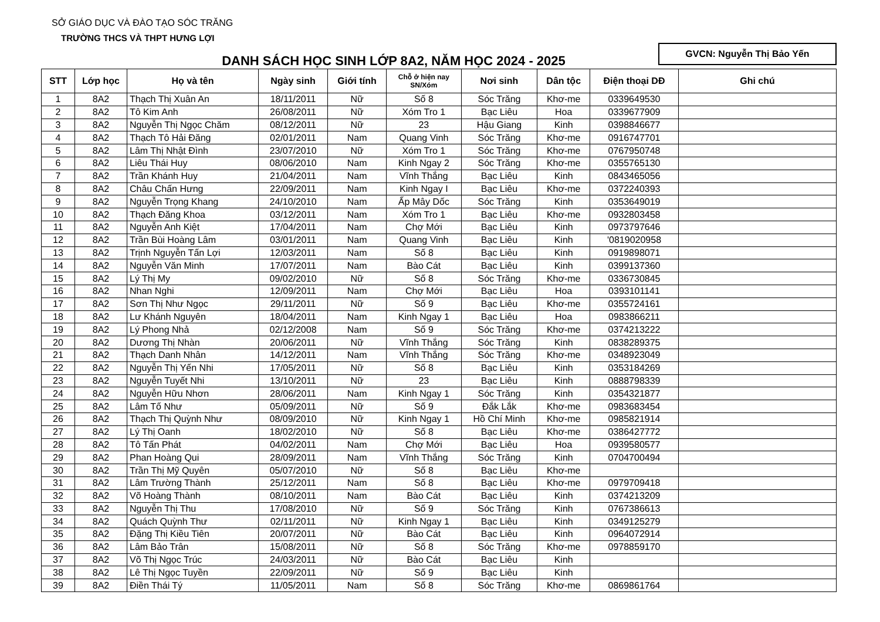SỞ GIÁO DỤC VÀ ĐÀO TẠO SÓC TRĂNG
TRƯỜNG THCS VÀ THPT HƯNG LỢI
DANH SÁCH HỌC SINH LỚP 8A2, NĂM HỌC 2024 - 2025
GVCN: Nguyễn Thị Bảo Yến
| STT | Lớp học | Họ và tên | Ngày sinh | Giới tính | Chỗ ở hiện nay SN/Xóm | Nơi sinh | Dân tộc | Điện thoại DĐ | Ghi chú |
| --- | --- | --- | --- | --- | --- | --- | --- | --- | --- |
| 1 | 8A2 | Thạch Thị Xuân An | 18/11/2011 | Nữ | Số 8 | Sóc Trăng | Khơ-me | 0339649530 | |
| 2 | 8A2 | Tô Kim Anh | 26/08/2011 | Nữ | Xóm Tro 1 | Bạc Liêu | Hoa | 0339677909 | |
| 3 | 8A2 | Nguyễn Thị Ngọc Chăm | 08/12/2011 | Nữ | 23 | Hậu Giang | Kinh | 0398846677 | |
| 4 | 8A2 | Thạch Tô Hải Đăng | 02/01/2011 | Nam | Quang Vinh | Sóc Trăng | Khơ-me | 0916747701 | |
| 5 | 8A2 | Lâm Thị Nhật Đình | 23/07/2010 | Nữ | Xóm Tro 1 | Sóc Trăng | Khơ-me | 0767950748 | |
| 6 | 8A2 | Liêu Thái Huy | 08/06/2010 | Nam | Kinh Ngay 2 | Sóc Trăng | Khơ-me | 0355765130 | |
| 7 | 8A2 | Trần Khánh Huy | 21/04/2011 | Nam | Vĩnh Thắng | Bạc Liêu | Kinh | 0843465056 | |
| 8 | 8A2 | Châu Chấn Hưng | 22/09/2011 | Nam | Kinh Ngay I | Bạc Liêu | Khơ-me | 0372240393 | |
| 9 | 8A2 | Nguyễn Trọng Khang | 24/10/2010 | Nam | Ấp Mây Dốc | Sóc Trăng | Kinh | 0353649019 | |
| 10 | 8A2 | Thạch Đăng Khoa | 03/12/2011 | Nam | Xóm Tro 1 | Bạc Liêu | Khơ-me | 0932803458 | |
| 11 | 8A2 | Nguyễn Anh Kiệt | 17/04/2011 | Nam | Chợ Mới | Bạc Liêu | Kinh | 0973797646 | |
| 12 | 8A2 | Trần Bùi Hoàng Lâm | 03/01/2011 | Nam | Quang Vinh | Bạc Liêu | Kinh | '0819020958 | |
| 13 | 8A2 | Trịnh Nguyễn Tấn Lợi | 12/03/2011 | Nam | Số 8 | Bạc Liêu | Kinh | 0919898071 | |
| 14 | 8A2 | Nguyễn Văn Minh | 17/07/2011 | Nam | Bào Cát | Bạc Liêu | Kinh | 0399137360 | |
| 15 | 8A2 | Lý Thị My | 09/02/2010 | Nữ | Số 8 | Sóc Trăng | Khơ-me | 0336730845 | |
| 16 | 8A2 | Nhan Nghi | 12/09/2011 | Nam | Chợ Mới | Bạc Liêu | Hoa | 0393101141 | |
| 17 | 8A2 | Sơn Thị Như Ngọc | 29/11/2011 | Nữ | Số 9 | Bạc Liêu | Khơ-me | 0355724161 | |
| 18 | 8A2 | Lư Khánh Nguyên | 18/04/2011 | Nam | Kinh Ngay 1 | Bạc Liêu | Hoa | 0983866211 | |
| 19 | 8A2 | Lý Phong Nhả | 02/12/2008 | Nam | Số 9 | Sóc Trăng | Khơ-me | 0374213222 | |
| 20 | 8A2 | Dương Thị Nhàn | 20/06/2011 | Nữ | Vĩnh Thắng | Sóc Trăng | Kinh | 0838289375 | |
| 21 | 8A2 | Thạch Danh Nhân | 14/12/2011 | Nam | Vĩnh Thắng | Sóc Trăng | Khơ-me | 0348923049 | |
| 22 | 8A2 | Nguyễn Thị Yến Nhi | 17/05/2011 | Nữ | Số 8 | Bạc Liêu | Kinh | 0353184269 | |
| 23 | 8A2 | Nguyễn Tuyết Nhi | 13/10/2011 | Nữ | 23 | Bạc Liêu | Kinh | 0888798339 | |
| 24 | 8A2 | Nguyễn Hữu Nhơn | 28/06/2011 | Nam | Kinh Ngay 1 | Sóc Trăng | Kinh | 0354321877 | |
| 25 | 8A2 | Lâm Tố Như | 05/09/2011 | Nữ | Số 9 | Đắk Lắk | Khơ-me | 0983683454 | |
| 26 | 8A2 | Thạch Thị Quỳnh Như | 08/09/2010 | Nữ | Kinh Ngay 1 | Hồ Chí Minh | Khơ-me | 0985821914 | |
| 27 | 8A2 | Lý Thị Oanh | 18/02/2010 | Nữ | Số 8 | Bạc Liêu | Khơ-me | 0386427772 | |
| 28 | 8A2 | Tô Tấn Phát | 04/02/2011 | Nam | Chợ Mới | Bạc Liêu | Hoa | 0939580577 | |
| 29 | 8A2 | Phan Hoàng Qui | 28/09/2011 | Nam | Vĩnh Thắng | Sóc Trăng | Kinh | 0704700494 | |
| 30 | 8A2 | Trần Thị Mỹ Quyên | 05/07/2010 | Nữ | Số 8 | Bạc Liêu | Khơ-me | | |
| 31 | 8A2 | Lâm Trường Thành | 25/12/2011 | Nam | Số 8 | Bạc Liêu | Khơ-me | 0979709418 | |
| 32 | 8A2 | Võ Hoàng Thành | 08/10/2011 | Nam | Bào Cát | Bạc Liêu | Kinh | 0374213209 | |
| 33 | 8A2 | Nguyễn Thị Thu | 17/08/2010 | Nữ | Số 9 | Sóc Trăng | Kinh | 0767386613 | |
| 34 | 8A2 | Quách Quỳnh Thư | 02/11/2011 | Nữ | Kinh Ngay 1 | Bạc Liêu | Kinh | 0349125279 | |
| 35 | 8A2 | Đặng Thị Kiều Tiên | 20/07/2011 | Nữ | Bào Cát | Bạc Liêu | Kinh | 0964072914 | |
| 36 | 8A2 | Lâm Bảo Trân | 15/08/2011 | Nữ | Số 8 | Sóc Trăng | Khơ-me | 0978859170 | |
| 37 | 8A2 | Võ Thị Ngọc Trúc | 24/03/2011 | Nữ | Bào Cát | Bạc Liêu | Kinh | | |
| 38 | 8A2 | Lê Thị Ngọc Tuyền | 22/09/2011 | Nữ | Số 9 | Bạc Liêu | Kinh | | |
| 39 | 8A2 | Điền Thái Tý | 11/05/2011 | Nam | Số 8 | Sóc Trăng | Khơ-me | 0869861764 | |